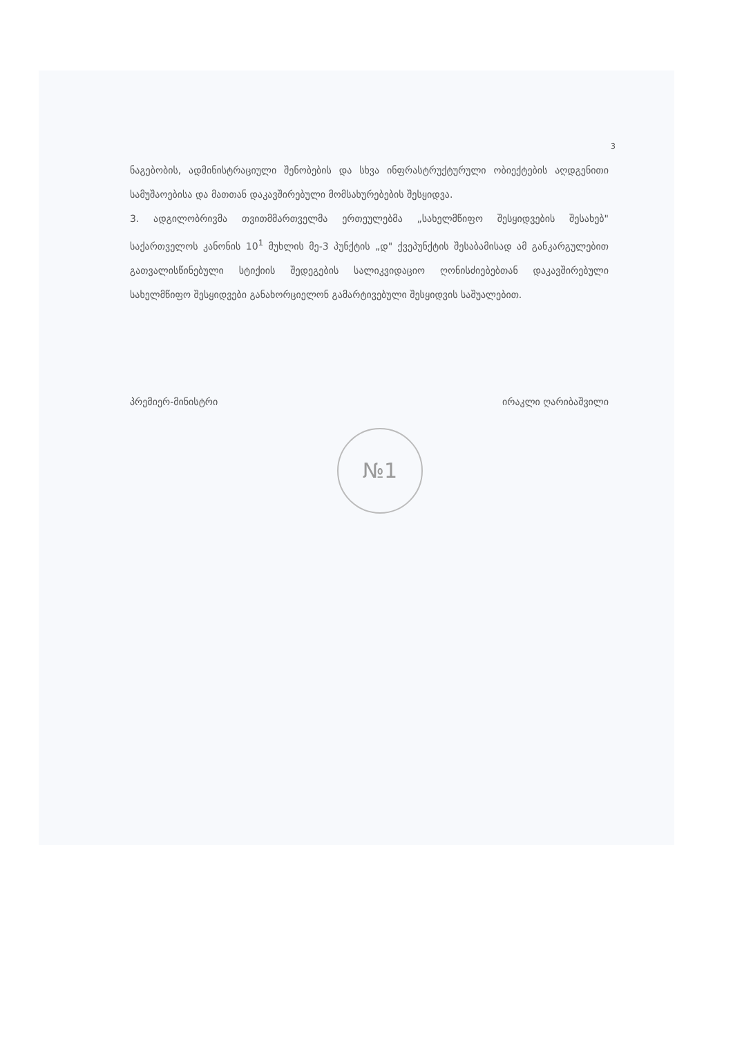3
ნაგებობის, ადმინისტრაციული შენობების და სხვა ინფრასტრუქტურული ობიექტების აღდგენითი სამუშაოებისა და მათთან დაკავშირებული მომსახურებების შესყიდვა.
3. ადგილობრივმა თვითმმართველმა ერთეულებმა „სახელმწიფო შესყიდვების შესახებ" საქართველოს კანონის 10<sup>1</sup> მუხლის მე-3 პუნქტის „დ" ქვეპუნქტის შესაბამისად ამ განკარგულებით გათვალისწინებული სტიქიის შედეგების სალიკვიდაციო ღონისძიებებთან დაკავშირებული სახელმწიფო შესყიდვები განახორციელონ გამარტივებული შესყიდვის საშუალებით.
პრემიერ-მინისტრი ირაკლი ღარიბაშვილი
№1